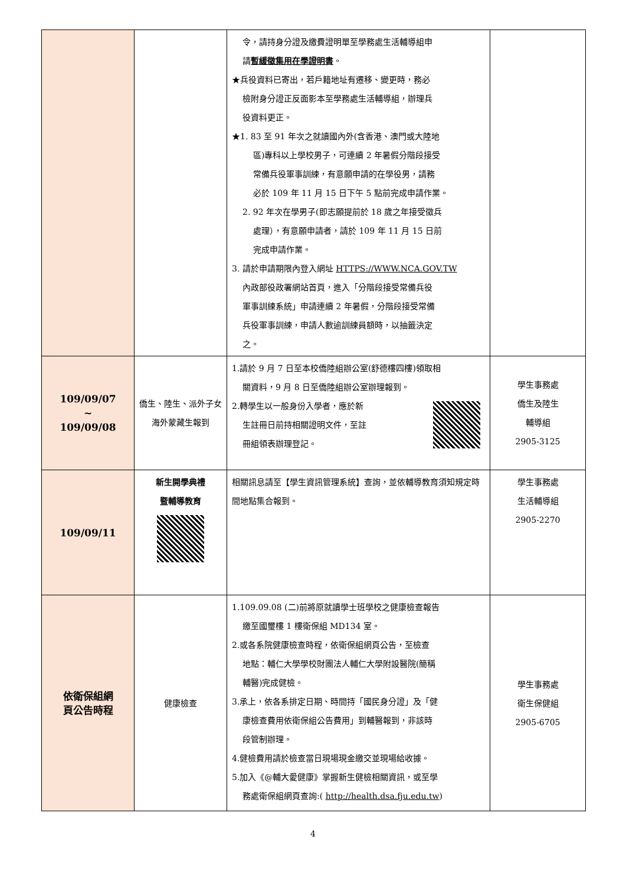| | | 令，請持身分證及繳費證明單至學務處生活輔導組申 請 暫緩徵集用在學證明書 。 ★兵役資料已寄出，若戶籍地址有遷移、變更時，務必 檢附身分證正反面影本至學務處生活輔導組，辦理兵 役資料更正。 ★1. 83 至 91 年次之就讀國內外(含香港、澳門或大陸地 區)專科以上學校男子，可連續 2 年暑假分階段接受 常備兵役軍事訓練，有意願申請的在學役男，請務 必於 109 年 11 月 15 日下午 5 點前完成申請作業。 2. 92 年次在學男子(即志願提前於 18 歲之年接受徵兵 處理），有意願申請者，請於 109 年 11 月 15 日前 完成申請作業。 3. 請於申請期限內登入網址 HTTPS://WWW.NCA.GOV.TW 內政部役政署網站首頁，進入「分階段接受常備兵役 軍事訓練系統」申請連續 2 年暑假，分階段接受常備 兵役軍事訓練，申請人數逾訓練員額時，以抽籤決定 之。 | |
| 109/09/07 ~ 109/09/08 | 僑生、陸生、派外子女海外蒙藏生報到 | 1.請於 9 月 7 日至本校僑陸組辦公室(舒德樓四樓)領取相 關資料，9 月 8 日至僑陸組辦公室辦理報到。 2.轉學生以一般身份入學者，應於新 生註冊日前持相關證明文件，至註 冊組領表辦理登記。 | 學生事務處 僑生及陸生 輔導組 2905-3125 |
| 109/09/11 | 新生開學典禮 暨輔導教育 | 相關訊息請至【學生資訊管理系統】查詢，並依輔導教育須知規定時間地點集合報到。 | 學生事務處 生活輔導組 2905-2270 |
| 依衛保組網 頁公告時程 | 健康檢查 | 1.109.09.08 (二)前將原就讀學士班學校之健康檢查報告 繳至國璽樓 1 樓衛保組 MD134 室。 2.或各系院健康檢查時程，依衛保組網頁公告，至檢查 地點：輔仁大學學校財團法人輔仁大學附設醫院(簡稱 輔醫)完成健檢。 3.承上，依各系排定日期、時間持「國民身分證」及「健 康檢查費用依衛保組公告費用」到輔醫報到，非該時 段管制辦理。 4.健檢費用請於檢查當日現場現金繳交並現場給收據。 5.加入《@輔大愛健康》掌握新生健檢相關資訊，或至學 務處衛保組網頁查詢:( http://health.dsa.fju.edu.tw ) | 學生事務處 衛生保健組 2905-6705 |
4